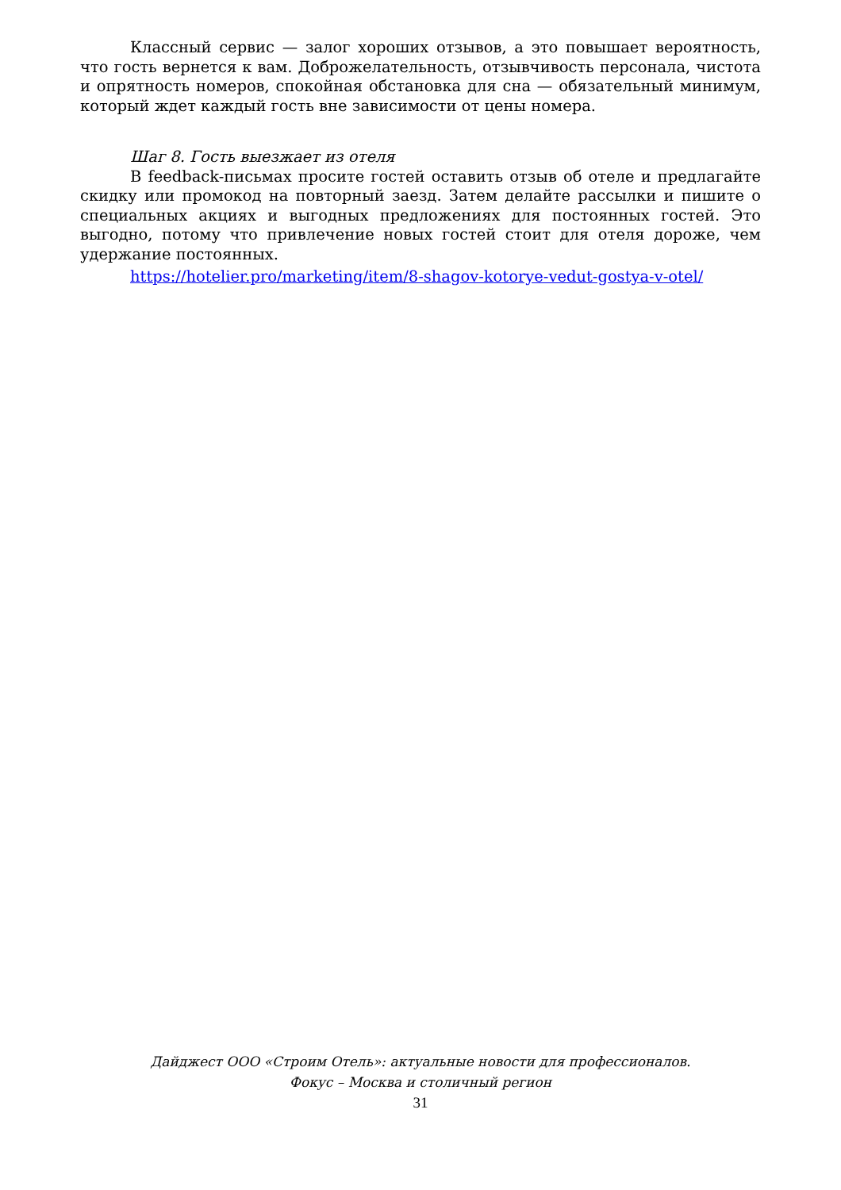Классный сервис — залог хороших отзывов, а это повышает вероятность, что гость вернется к вам. Доброжелательность, отзывчивость персонала, чистота и опрятность номеров, спокойная обстановка для сна — обязательный минимум, который ждет каждый гость вне зависимости от цены номера.
Шаг 8. Гость выезжает из отеля
В feedback-письмах просите гостей оставить отзыв об отеле и предлагайте скидку или промокод на повторный заезд. Затем делайте рассылки и пишите о специальных акциях и выгодных предложениях для постоянных гостей. Это выгодно, потому что привлечение новых гостей стоит для отеля дороже, чем удержание постоянных.
https://hotelier.pro/marketing/item/8-shagov-kotorye-vedut-gostya-v-otel/
Дайджест ООО «Строим Отель»: актуальные новости для профессионалов.
Фокус – Москва и столичный регион
31